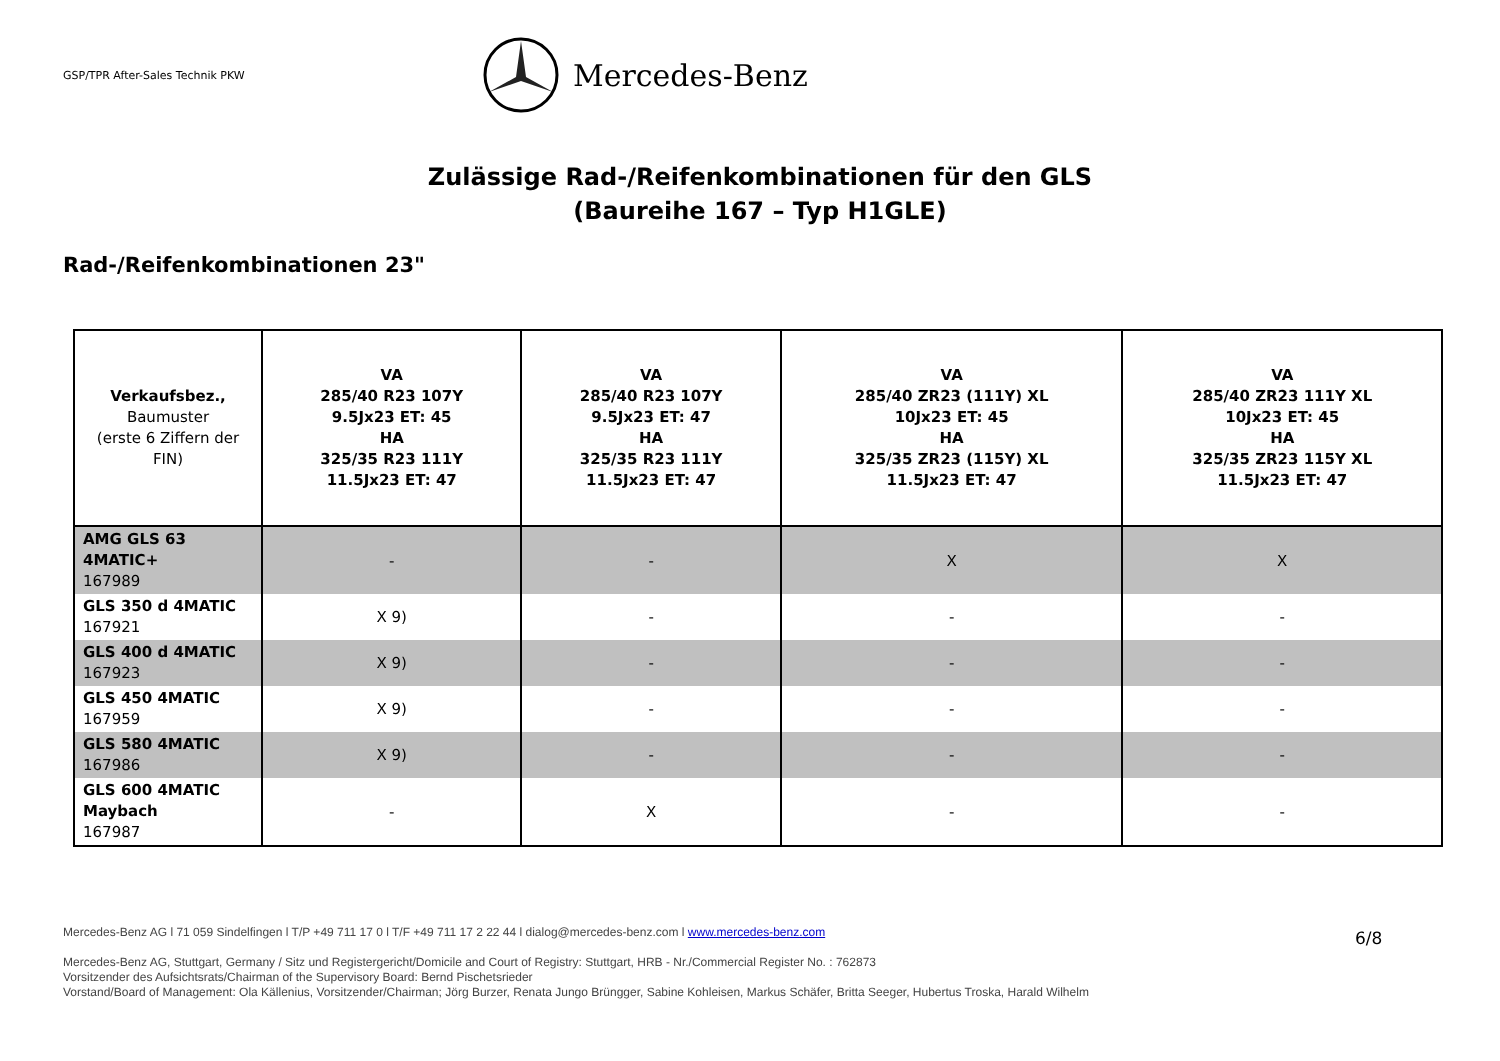GSP/TPR After-Sales Technik PKW
Mercedes-Benz
Zulässige Rad-/Reifenkombinationen für den GLS
(Baureihe 167 – Typ H1GLE)
Rad-/Reifenkombinationen 23"
| Verkaufsbez., Baumuster (erste 6 Ziffern der FIN) | VA 285/40 R23 107Y 9.5Jx23 ET: 45 HA 325/35 R23 111Y 11.5Jx23 ET: 47 | VA 285/40 R23 107Y 9.5Jx23 ET: 47 HA 325/35 R23 111Y 11.5Jx23 ET: 47 | VA 285/40 ZR23 (111Y) XL 10Jx23 ET: 45 HA 325/35 ZR23 (115Y) XL 11.5Jx23 ET: 47 | VA 285/40 ZR23 111Y XL 10Jx23 ET: 45 HA 325/35 ZR23 115Y XL 11.5Jx23 ET: 47 |
| --- | --- | --- | --- | --- |
| AMG GLS 63 4MATIC+ 167989 | - | - | X | X |
| GLS 350 d 4MATIC 167921 | X 9) | - | - | - |
| GLS 400 d 4MATIC 167923 | X 9) | - | - | - |
| GLS 450 4MATIC 167959 | X 9) | - | - | - |
| GLS 580 4MATIC 167986 | X 9) | - | - | - |
| GLS 600 4MATIC Maybach 167987 | - | X | - | - |
Mercedes-Benz AG l 71 059 Sindelfingen l T/P +49 711 17 0 l T/F +49 711 17 2 22 44 l dialog@mercedes-benz.com l www.mercedes-benz.com
6/8
Mercedes-Benz AG, Stuttgart, Germany / Sitz und Registergericht/Domicile and Court of Registry: Stuttgart, HRB - Nr./Commercial Register No. : 762873
Vorsitzender des Aufsichtsrats/Chairman of the Supervisory Board: Bernd Pischetsrieder
Vorstand/Board of Management: Ola Källenius, Vorsitzender/Chairman; Jörg Burzer, Renata Jungo Brüngger, Sabine Kohleisen, Markus Schäfer, Britta Seeger, Hubertus Troska, Harald Wilhelm